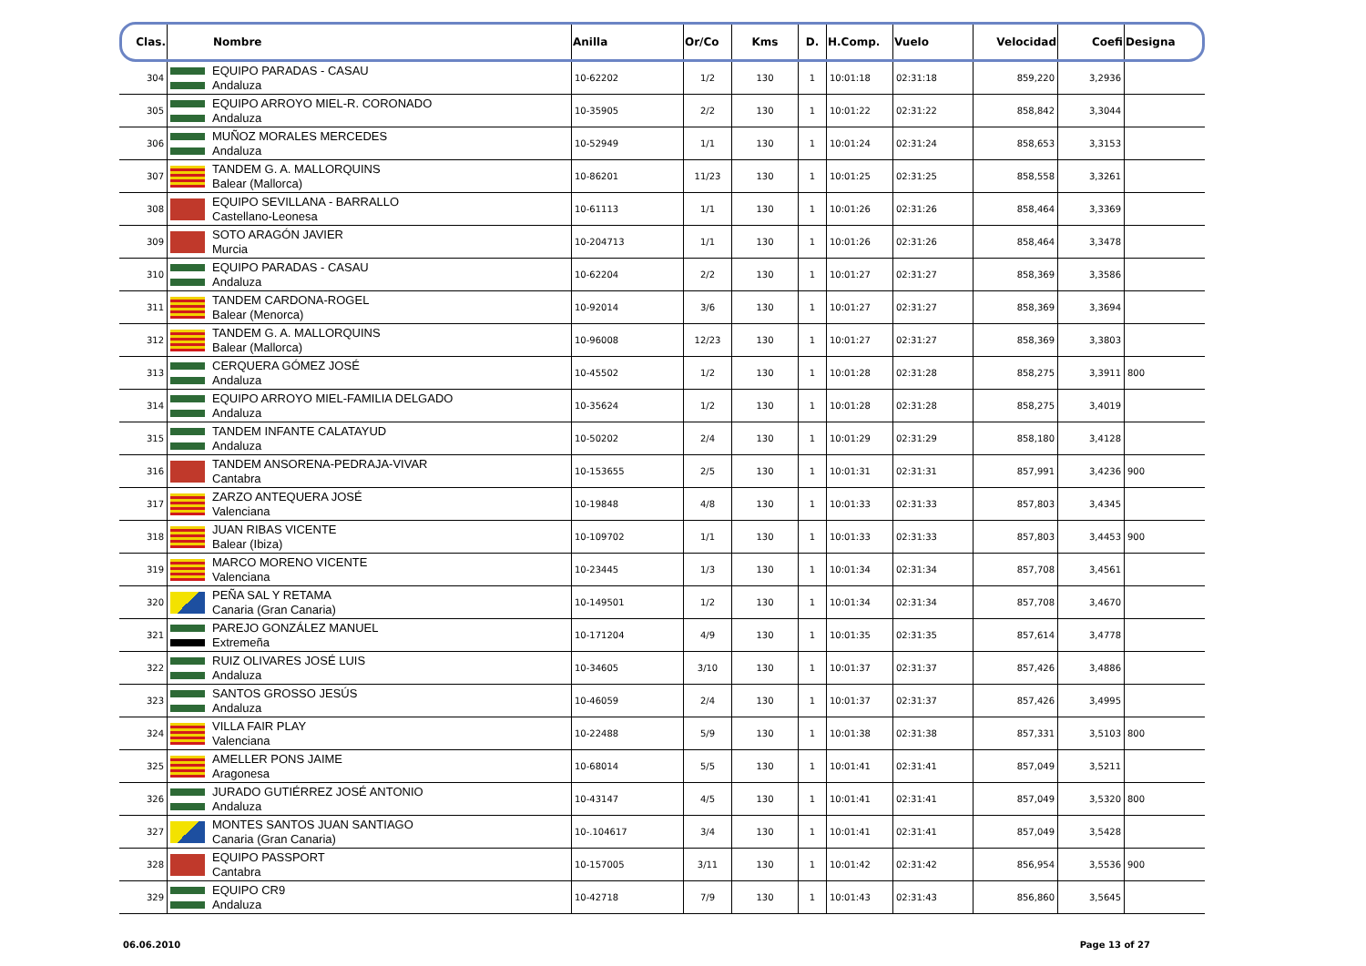| Clas. | Nombre | Anilla | Or/Co | Kms | D. | H.Comp. | Vuelo | Velocidad | Coefi | Designa |
| --- | --- | --- | --- | --- | --- | --- | --- | --- | --- | --- |
| 304 | EQUIPO PARADAS - CASAU Andaluza | 10-62202 | 1/2 | 130 | 1 | 10:01:18 | 02:31:18 | 859,220 | 3,2936 | |
| 305 | EQUIPO ARROYO MIEL-R. CORONADO Andaluza | 10-35905 | 2/2 | 130 | 1 | 10:01:22 | 02:31:22 | 858,842 | 3,3044 | |
| 306 | MUÑOZ MORALES MERCEDES Andaluza | 10-52949 | 1/1 | 130 | 1 | 10:01:24 | 02:31:24 | 858,653 | 3,3153 | |
| 307 | TANDEM G. A. MALLORQUINS Balear (Mallorca) | 10-86201 | 11/23 | 130 | 1 | 10:01:25 | 02:31:25 | 858,558 | 3,3261 | |
| 308 | EQUIPO SEVILLANA - BARRALLO Castellano-Leonesa | 10-61113 | 1/1 | 130 | 1 | 10:01:26 | 02:31:26 | 858,464 | 3,3369 | |
| 309 | SOTO ARAGÓN JAVIER Murcia | 10-204713 | 1/1 | 130 | 1 | 10:01:26 | 02:31:26 | 858,464 | 3,3478 | |
| 310 | EQUIPO PARADAS - CASAU Andaluza | 10-62204 | 2/2 | 130 | 1 | 10:01:27 | 02:31:27 | 858,369 | 3,3586 | |
| 311 | TANDEM CARDONA-ROGEL Balear (Menorca) | 10-92014 | 3/6 | 130 | 1 | 10:01:27 | 02:31:27 | 858,369 | 3,3694 | |
| 312 | TANDEM G. A. MALLORQUINS Balear (Mallorca) | 10-96008 | 12/23 | 130 | 1 | 10:01:27 | 02:31:27 | 858,369 | 3,3803 | |
| 313 | CERQUERA GÓMEZ JOSÉ Andaluza | 10-45502 | 1/2 | 130 | 1 | 10:01:28 | 02:31:28 | 858,275 | 3,3911 | 800 |
| 314 | EQUIPO ARROYO MIEL-FAMILIA DELGADO Andaluza | 10-35624 | 1/2 | 130 | 1 | 10:01:28 | 02:31:28 | 858,275 | 3,4019 | |
| 315 | TANDEM INFANTE CALATAYUD Andaluza | 10-50202 | 2/4 | 130 | 1 | 10:01:29 | 02:31:29 | 858,180 | 3,4128 | |
| 316 | TANDEM ANSORENA-PEDRAJA-VIVAR Cantabra | 10-153655 | 2/5 | 130 | 1 | 10:01:31 | 02:31:31 | 857,991 | 3,4236 | 900 |
| 317 | ZARZO ANTEQUERA JOSÉ Valenciana | 10-19848 | 4/8 | 130 | 1 | 10:01:33 | 02:31:33 | 857,803 | 3,4345 | |
| 318 | JUAN RIBAS VICENTE Balear (Ibiza) | 10-109702 | 1/1 | 130 | 1 | 10:01:33 | 02:31:33 | 857,803 | 3,4453 | 900 |
| 319 | MARCO MORENO VICENTE Valenciana | 10-23445 | 1/3 | 130 | 1 | 10:01:34 | 02:31:34 | 857,708 | 3,4561 | |
| 320 | PEÑA SAL Y RETAMA Canaria (Gran Canaria) | 10-149501 | 1/2 | 130 | 1 | 10:01:34 | 02:31:34 | 857,708 | 3,4670 | |
| 321 | PAREJO GONZÁLEZ MANUEL Extremeña | 10-171204 | 4/9 | 130 | 1 | 10:01:35 | 02:31:35 | 857,614 | 3,4778 | |
| 322 | RUIZ OLIVARES JOSÉ LUIS Andaluza | 10-34605 | 3/10 | 130 | 1 | 10:01:37 | 02:31:37 | 857,426 | 3,4886 | |
| 323 | SANTOS GROSSO JESÚS Andaluza | 10-46059 | 2/4 | 130 | 1 | 10:01:37 | 02:31:37 | 857,426 | 3,4995 | |
| 324 | VILLA FAIR PLAY Valenciana | 10-22488 | 5/9 | 130 | 1 | 10:01:38 | 02:31:38 | 857,331 | 3,5103 | 800 |
| 325 | AMELLER PONS JAIME Aragonesa | 10-68014 | 5/5 | 130 | 1 | 10:01:41 | 02:31:41 | 857,049 | 3,5211 | |
| 326 | JURADO GUTIÉRREZ JOSÉ ANTONIO Andaluza | 10-43147 | 4/5 | 130 | 1 | 10:01:41 | 02:31:41 | 857,049 | 3,5320 | 800 |
| 327 | MONTES SANTOS JUAN SANTIAGO Canaria (Gran Canaria) | 10-.104617 | 3/4 | 130 | 1 | 10:01:41 | 02:31:41 | 857,049 | 3,5428 | |
| 328 | EQUIPO PASSPORT Cantabra | 10-157005 | 3/11 | 130 | 1 | 10:01:42 | 02:31:42 | 856,954 | 3,5536 | 900 |
| 329 | EQUIPO CR9 Andaluza | 10-42718 | 7/9 | 130 | 1 | 10:01:43 | 02:31:43 | 856,860 | 3,5645 | |
06.06.2010 Page 13 of 27